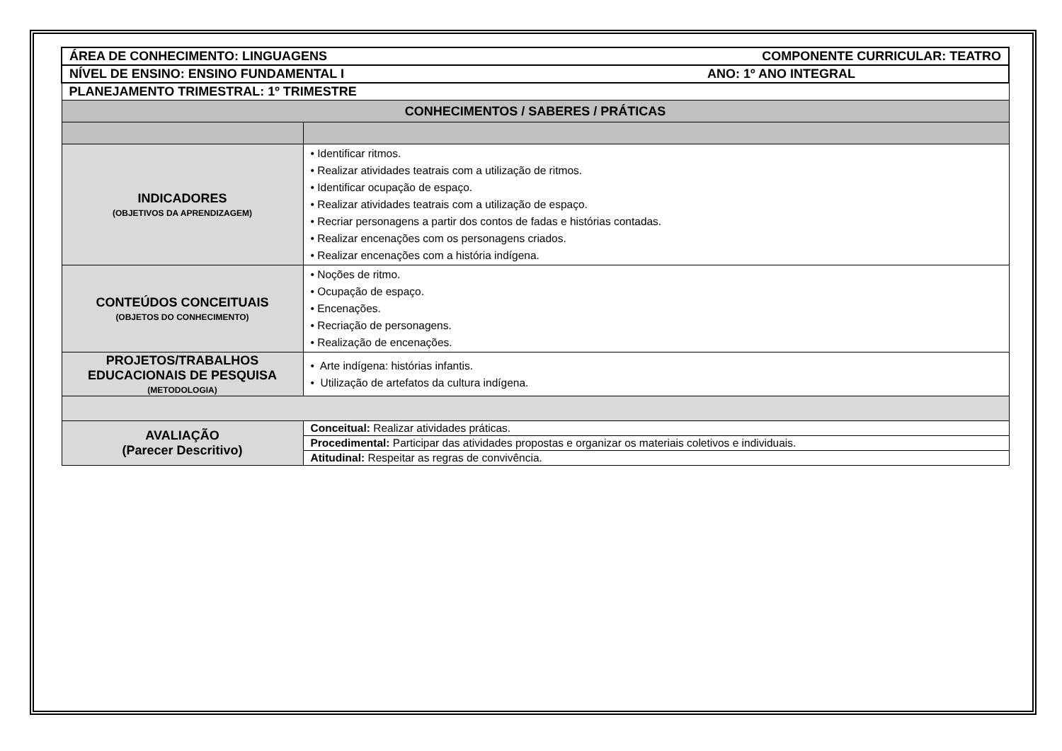| ÁREA DE CONHECIMENTO: LINGUAGENS COMPONENTE CURRICULAR: TEATRO | |
| NÍVEL DE ENSINO: ENSINO FUNDAMENTAL I ANO: 1º ANO INTEGRAL | |
| PLANEJAMENTO TRIMESTRAL: 1º TRIMESTRE | |
| CONHECIMENTOS / SABERES / PRÁTICAS | |
| INDICADORES (OBJETIVOS DA APRENDIZAGEM) | • Identificar ritmos. • Realizar atividades teatrais com a utilização de ritmos. • Identificar ocupação de espaço. • Realizar atividades teatrais com a utilização de espaço. • Recriar personagens a partir dos contos de fadas e histórias contadas. • Realizar encenações com os personagens criados. • Realizar encenações com a história indígena. |
| CONTEÚDOS CONCEITUAIS (OBJETOS DO CONHECIMENTO) | • Noções de ritmo. • Ocupação de espaço. • Encenações. • Recriação de personagens. • Realização de encenações. |
| PROJETOS/TRABALHOS EDUCACIONAIS DE PESQUISA (METODOLOGIA) | • Arte indígena: histórias infantis. • Utilização de artefatos da cultura indígena. |
| AVALIAÇÃO (Parecer Descritivo) | Conceitual: Realizar atividades práticas. |
| | Procedimental: Participar das atividades propostas e organizar os materiais coletivos e individuais. |
| | Atitudinal: Respeitar as regras de convivência. |